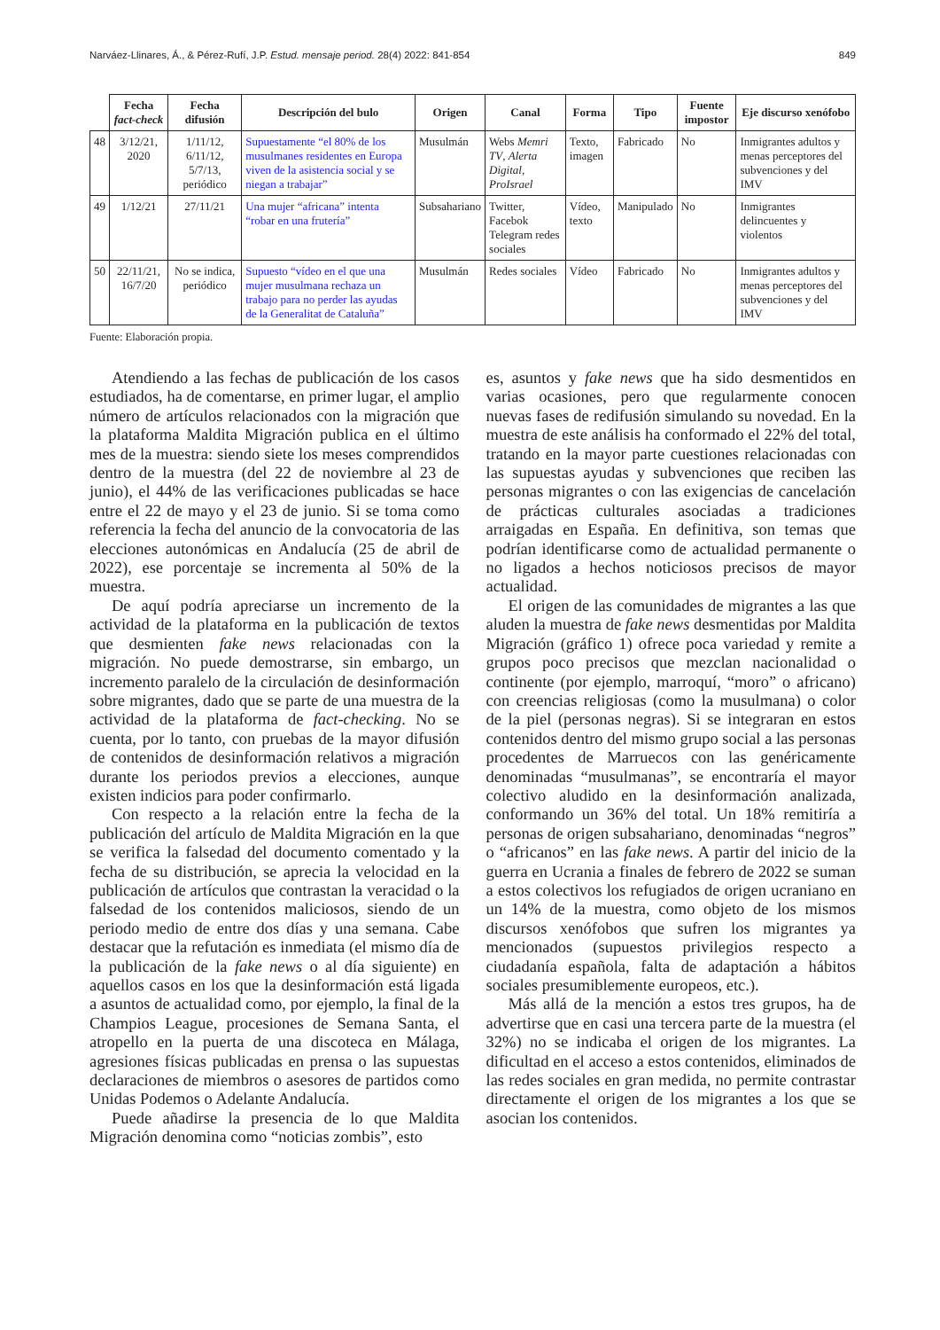Narváez-Llinares, Á., & Pérez-Rufí, J.P. Estud. mensaje period. 28(4) 2022: 841-854 849
| | Fecha fact-check | Fecha difusión | Descripción del bulo | Origen | Canal | Forma | Tipo | Fuente impostor | Eje discurso xenófobo |
| --- | --- | --- | --- | --- | --- | --- | --- | --- | --- |
| 48 | 3/12/21, 2020 | 1/11/12, 6/11/12, 5/7/13, periódico | Supuestamente “el 80% de los musulmanes residentes en Europa viven de la asistencia social y se niegan a trabajar” | Musulmán | Webs Memri TV , Alerta Digital , ProIsrael | Texto, imagen | Fabricado | No | Inmigrantes adultos y menas perceptores del subvenciones y del IMV |
| 49 | 1/12/21 | 27/11/21 | Una mujer “africana” intenta “robar en una frutería” | Subsahariano | Twitter, Facebok Telegram redes sociales | Vídeo, texto | Manipulado | No | Inmigrantes delincuentes y violentos |
| 50 | 22/11/21, 16/7/20 | No se indica, periódico | Supuesto “vídeo en el que una mujer musulmana rechaza un trabajo para no perder las ayudas de la Generalitat de Cataluña” | Musulmán | Redes sociales | Vídeo | Fabricado | No | Inmigrantes adultos y menas perceptores del subvenciones y del IMV |
Fuente: Elaboración propia.
Atendiendo a las fechas de publicación de los casos estudiados, ha de comentarse, en primer lugar, el amplio número de artículos relacionados con la migración que la plataforma Maldita Migración publica en el último mes de la muestra: siendo siete los meses comprendidos dentro de la muestra (del 22 de noviembre al 23 de junio), el 44% de las verificaciones publicadas se hace entre el 22 de mayo y el 23 de junio. Si se toma como referencia la fecha del anuncio de la convocatoria de las elecciones autonómicas en Andalucía (25 de abril de 2022), ese porcentaje se incrementa al 50% de la muestra.
De aquí podría apreciarse un incremento de la actividad de la plataforma en la publicación de textos que desmienten fake news relacionadas con la migración. No puede demostrarse, sin embargo, un incremento paralelo de la circulación de desinformación sobre migrantes, dado que se parte de una muestra de la actividad de la plataforma de fact-checking. No se cuenta, por lo tanto, con pruebas de la mayor difusión de contenidos de desinformación relativos a migración durante los periodos previos a elecciones, aunque existen indicios para poder confirmarlo.
Con respecto a la relación entre la fecha de la publicación del artículo de Maldita Migración en la que se verifica la falsedad del documento comentado y la fecha de su distribución, se aprecia la velocidad en la publicación de artículos que contrastan la veracidad o la falsedad de los contenidos maliciosos, siendo de un periodo medio de entre dos días y una semana. Cabe destacar que la refutación es inmediata (el mismo día de la publicación de la fake news o al día siguiente) en aquellos casos en los que la desinformación está ligada a asuntos de actualidad como, por ejemplo, la final de la Champios League, procesiones de Semana Santa, el atropello en la puerta de una discoteca en Málaga, agresiones físicas publicadas en prensa o las supuestas declaraciones de miembros o asesores de partidos como Unidas Podemos o Adelante Andalucía.
Puede añadirse la presencia de lo que Maldita Migración denomina como “noticias zombis”, esto
es, asuntos y fake news que ha sido desmentidos en varias ocasiones, pero que regularmente conocen nuevas fases de redifusión simulando su novedad. En la muestra de este análisis ha conformado el 22% del total, tratando en la mayor parte cuestiones relacionadas con las supuestas ayudas y subvenciones que reciben las personas migrantes o con las exigencias de cancelación de prácticas culturales asociadas a tradiciones arraigadas en España. En definitiva, son temas que podrían identificarse como de actualidad permanente o no ligados a hechos noticiosos precisos de mayor actualidad.
El origen de las comunidades de migrantes a las que aluden la muestra de fake news desmentidas por Maldita Migración (gráfico 1) ofrece poca variedad y remite a grupos poco precisos que mezclan nacionalidad o continente (por ejemplo, marroquí, “moro” o africano) con creencias religiosas (como la musulmana) o color de la piel (personas negras). Si se integraran en estos contenidos dentro del mismo grupo social a las personas procedentes de Marruecos con las genéricamente denominadas “musulmanas”, se encontraría el mayor colectivo aludido en la desinformación analizada, conformando un 36% del total. Un 18% remitiría a personas de origen subsahariano, denominadas “negros” o “africanos” en las fake news. A partir del inicio de la guerra en Ucrania a finales de febrero de 2022 se suman a estos colectivos los refugiados de origen ucraniano en un 14% de la muestra, como objeto de los mismos discursos xenófobos que sufren los migrantes ya mencionados (supuestos privilegios respecto a ciudadanía española, falta de adaptación a hábitos sociales presumiblemente europeos, etc.).
Más allá de la mención a estos tres grupos, ha de advertirse que en casi una tercera parte de la muestra (el 32%) no se indicaba el origen de los migrantes. La dificultad en el acceso a estos contenidos, eliminados de las redes sociales en gran medida, no permite contrastar directamente el origen de los migrantes a los que se asocian los contenidos.